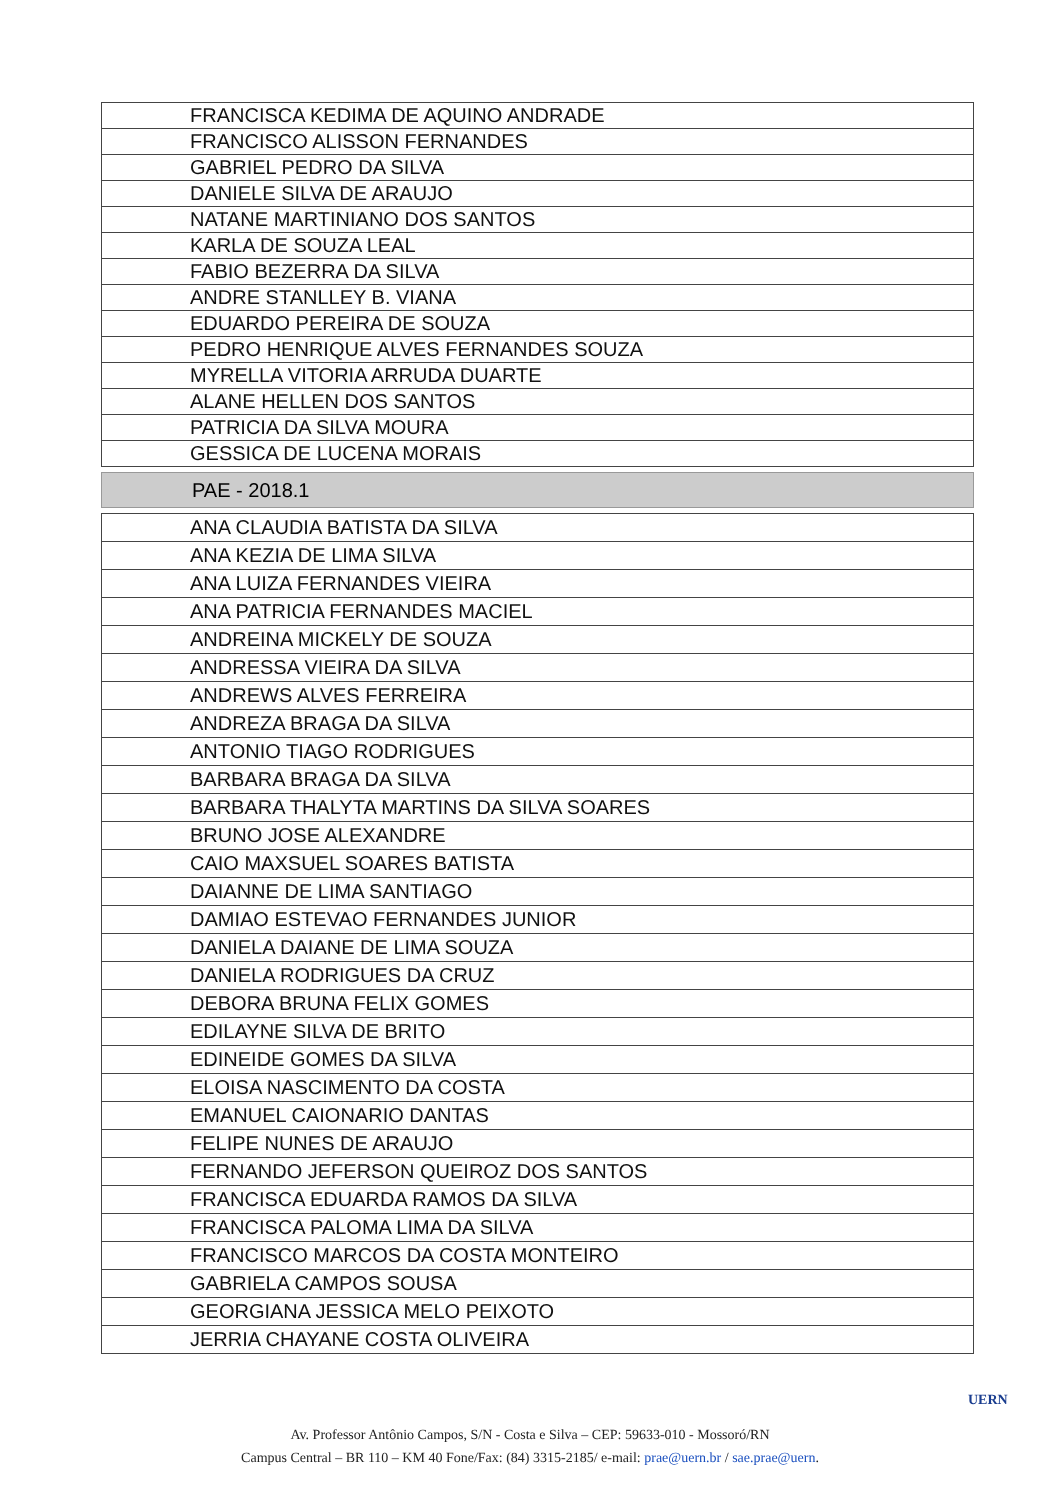| FRANCISCA KEDIMA DE AQUINO ANDRADE |
| FRANCISCO ALISSON FERNANDES |
| GABRIEL PEDRO DA SILVA |
| DANIELE SILVA DE ARAUJO |
| NATANE MARTINIANO DOS SANTOS |
| KARLA DE SOUZA LEAL |
| FABIO BEZERRA DA SILVA |
| ANDRE STANLLEY B. VIANA |
| EDUARDO PEREIRA DE SOUZA |
| PEDRO HENRIQUE ALVES FERNANDES SOUZA |
| MYRELLA VITORIA ARRUDA DUARTE |
| ALANE HELLEN DOS SANTOS |
| PATRICIA DA SILVA MOURA |
| GESSICA DE LUCENA MORAIS |
PAE - 2018.1
| ANA CLAUDIA BATISTA DA SILVA |
| ANA KEZIA DE LIMA SILVA |
| ANA LUIZA FERNANDES VIEIRA |
| ANA PATRICIA FERNANDES MACIEL |
| ANDREINA MICKELY DE SOUZA |
| ANDRESSA VIEIRA DA SILVA |
| ANDREWS ALVES FERREIRA |
| ANDREZA BRAGA DA SILVA |
| ANTONIO TIAGO RODRIGUES |
| BARBARA BRAGA DA SILVA |
| BARBARA THALYTA MARTINS DA SILVA SOARES |
| BRUNO JOSE ALEXANDRE |
| CAIO MAXSUEL SOARES BATISTA |
| DAIANNE DE LIMA SANTIAGO |
| DAMIAO ESTEVAO FERNANDES JUNIOR |
| DANIELA DAIANE DE LIMA SOUZA |
| DANIELA RODRIGUES DA CRUZ |
| DEBORA BRUNA FELIX GOMES |
| EDILAYNE SILVA DE BRITO |
| EDINEIDE GOMES DA SILVA |
| ELOISA NASCIMENTO DA COSTA |
| EMANUEL CAIONARIO DANTAS |
| FELIPE NUNES DE ARAUJO |
| FERNANDO JEFERSON QUEIROZ DOS SANTOS |
| FRANCISCA EDUARDA RAMOS DA SILVA |
| FRANCISCA PALOMA LIMA DA SILVA |
| FRANCISCO MARCOS DA COSTA MONTEIRO |
| GABRIELA CAMPOS SOUSA |
| GEORGIANA JESSICA MELO PEIXOTO |
| JERRIA CHAYANE COSTA OLIVEIRA |
Av. Professor Antônio Campos, S/N - Costa e Silva – CEP: 59633-010 - Mossoró/RN
Campus Central – BR 110 – KM 40 Fone/Fax: (84) 3315-2185/ e-mail: prae@uern.br / sae.prae@uern.
UERN